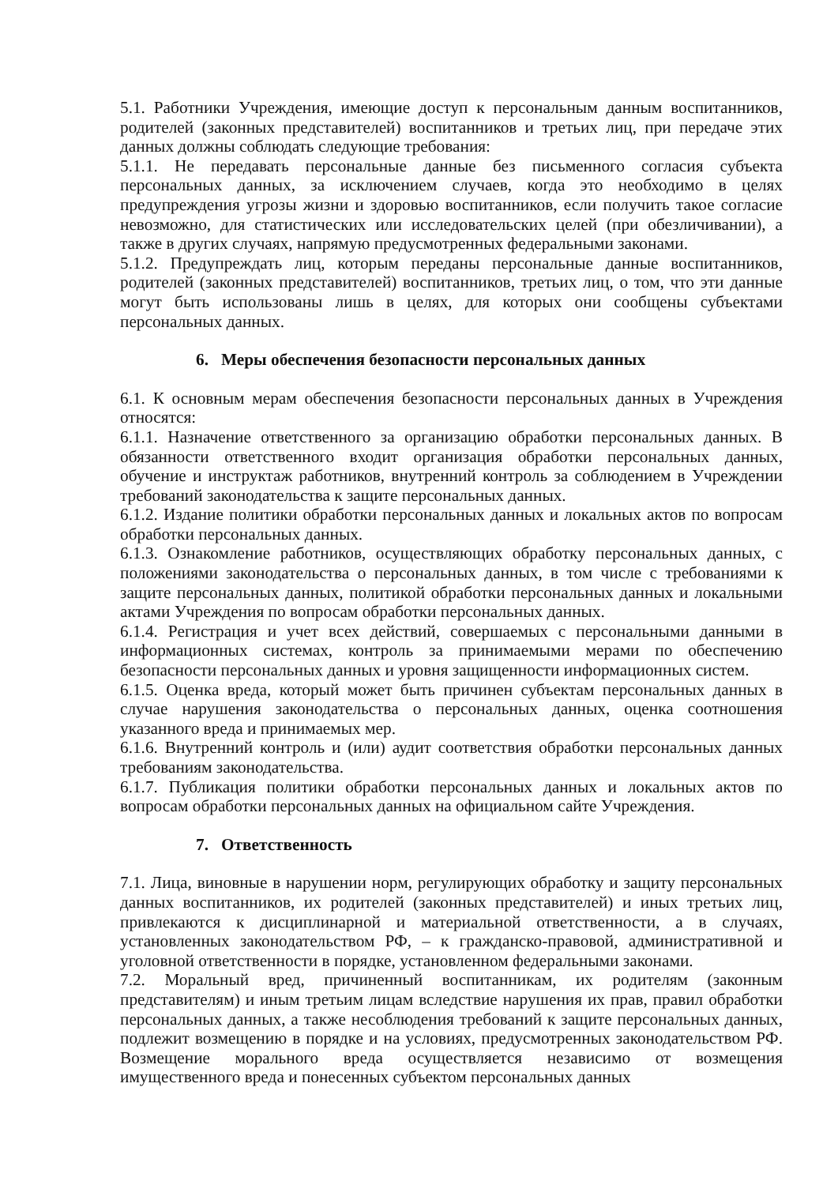5.1. Работники Учреждения, имеющие доступ к персональным данным воспитанников, родителей (законных представителей) воспитанников и третьих лиц, при передаче этих данных должны соблюдать следующие требования:
5.1.1. Не передавать персональные данные без письменного согласия субъекта персональных данных, за исключением случаев, когда это необходимо в целях предупреждения угрозы жизни и здоровью воспитанников, если получить такое согласие невозможно, для статистических или исследовательских целей (при обезличивании), а также в других случаях, напрямую предусмотренных федеральными законами.
5.1.2. Предупреждать лиц, которым переданы персональные данные воспитанников, родителей (законных представителей) воспитанников, третьих лиц, о том, что эти данные могут быть использованы лишь в целях, для которых они сообщены субъектами персональных данных.
6. Меры обеспечения безопасности персональных данных
6.1. К основным мерам обеспечения безопасности персональных данных в Учреждения относятся:
6.1.1. Назначение ответственного за организацию обработки персональных данных. В обязанности ответственного входит организация обработки персональных данных, обучение и инструктаж работников, внутренний контроль за соблюдением в Учреждении требований законодательства к защите персональных данных.
6.1.2. Издание политики обработки персональных данных и локальных актов по вопросам обработки персональных данных.
6.1.3. Ознакомление работников, осуществляющих обработку персональных данных, с положениями законодательства о персональных данных, в том числе с требованиями к защите персональных данных, политикой обработки персональных данных и локальными актами Учреждения по вопросам обработки персональных данных.
6.1.4. Регистрация и учет всех действий, совершаемых с персональными данными в информационных системах, контроль за принимаемыми мерами по обеспечению безопасности персональных данных и уровня защищенности информационных систем.
6.1.5. Оценка вреда, который может быть причинен субъектам персональных данных в случае нарушения законодательства о персональных данных, оценка соотношения указанного вреда и принимаемых мер.
6.1.6. Внутренний контроль и (или) аудит соответствия обработки персональных данных требованиям законодательства.
6.1.7. Публикация политики обработки персональных данных и локальных актов по вопросам обработки персональных данных на официальном сайте Учреждения.
7. Ответственность
7.1. Лица, виновные в нарушении норм, регулирующих обработку и защиту персональных данных воспитанников, их родителей (законных представителей) и иных третьих лиц, привлекаются к дисциплинарной и материальной ответственности, а в случаях, установленных законодательством РФ, – к гражданско-правовой, административной и уголовной ответственности в порядке, установленном федеральными законами.
7.2. Моральный вред, причиненный воспитанникам, их родителям (законным представителям) и иным третьим лицам вследствие нарушения их прав, правил обработки персональных данных, а также несоблюдения требований к защите персональных данных, подлежит возмещению в порядке и на условиях, предусмотренных законодательством РФ. Возмещение морального вреда осуществляется независимо от возмещения имущественного вреда и понесенных субъектом персональных данных